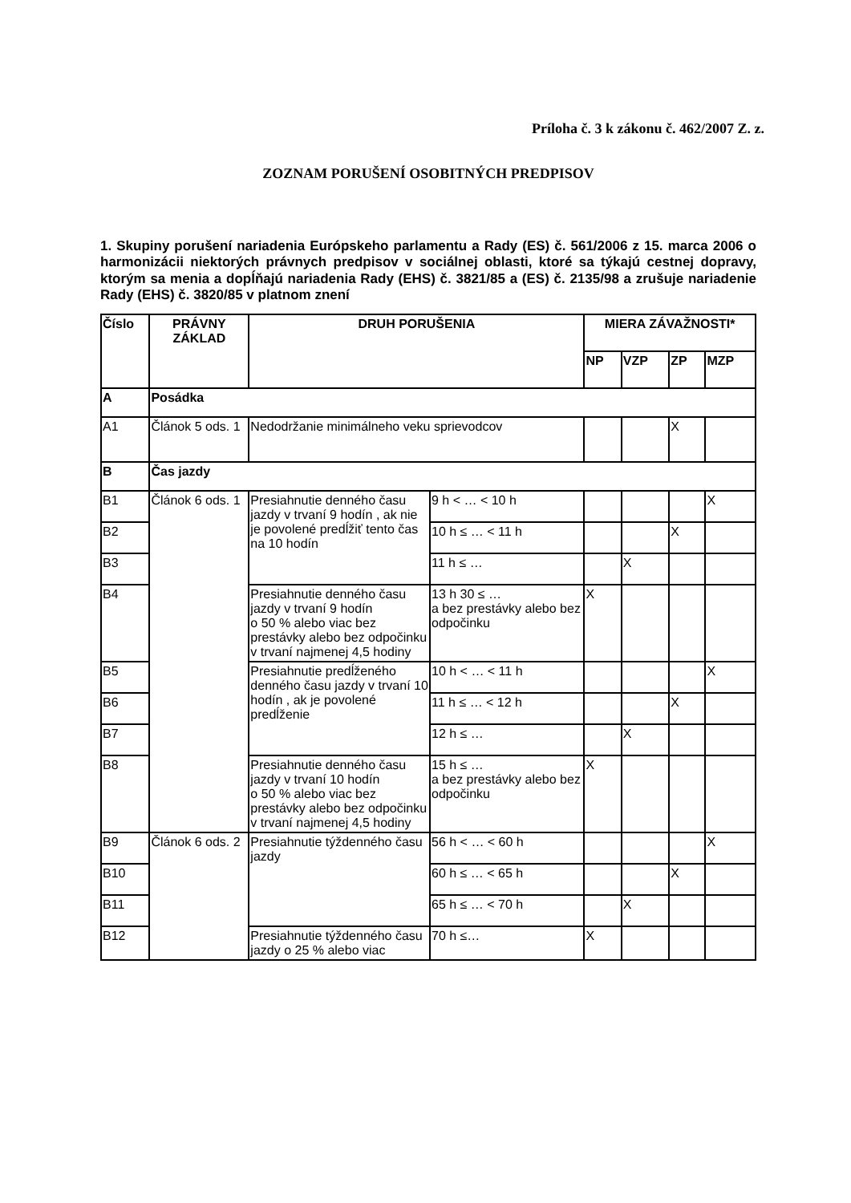Príloha č. 3 k zákonu č. 462/2007 Z. z.
ZOZNAM PORUŠENÍ OSOBITNÝCH PREDPISOV
1. Skupiny porušení nariadenia Európskeho parlamentu a Rady (ES) č. 561/2006 z 15. marca 2006 o harmonizácii niektorých právnych predpisov v sociálnej oblasti, ktoré sa týkajú cestnej dopravy, ktorým sa menia a dopĺňajú nariadenia Rady (EHS) č. 3821/85 a (ES) č. 2135/98 a zrušuje nariadenie Rady (EHS) č. 3820/85 v platnom znení
| Číslo | PRÁVNY ZÁKLAD | DRUH PORUŠENIA | | MIERA ZÁVAŽNOSTI* | | | |
| --- | --- | --- | --- | --- | --- | --- | --- |
| | | | | NP | VZP | ZP | MZP |
| A | Posádka | | | | | | |
| A1 | Článok 5 ods. 1 | Nedodržanie minimálneho veku sprievodcov | | | | X | |
| B | Čas jazdy | | | | | | |
| B1 | Článok 6 ods. 1 | Presiahnutie denného času jazdy v trvaní 9 hodín , ak nie je povolené predĺžiť tento čas na 10 hodín | 9 h < … < 10 h | | | | X |
| B2 | | | 10 h ≤ … < 11 h | | | X | |
| B3 | | | 11 h ≤ … | | X | | |
| B4 | | Presiahnutie denného času jazdy v trvaní 9 hodín o 50 % alebo viac bez prestávky alebo bez odpočinku v trvaní najmenej 4,5 hodiny | 13 h 30 ≤ … a bez prestávky alebo bez odpočinku | X | | | |
| B5 | | Presiahnutie predĺženého denného času jazdy v trvaní 10 hodín , ak je povolené predĺženie | 10 h < … < 11 h | | | | X |
| B6 | | | 11 h ≤ … < 12 h | | | X | |
| B7 | | | 12 h ≤ … | | X | | |
| B8 | | Presiahnutie denného času jazdy v trvaní 10 hodín o 50 % alebo viac bez prestávky alebo bez odpočinku v trvaní najmenej 4,5 hodiny | 15 h ≤ … a bez prestávky alebo bez odpočinku | X | | | |
| B9 | Článok 6 ods. 2 | Presiahnutie týždenného času jazdy | 56 h < … < 60 h | | | | X |
| B10 | | | 60 h ≤ … < 65 h | | | X | |
| B11 | | | 65 h ≤ … < 70 h | | X | | |
| B12 | | Presiahnutie týždenného času jazdy o 25 % alebo viac | 70 h ≤… | X | | | |